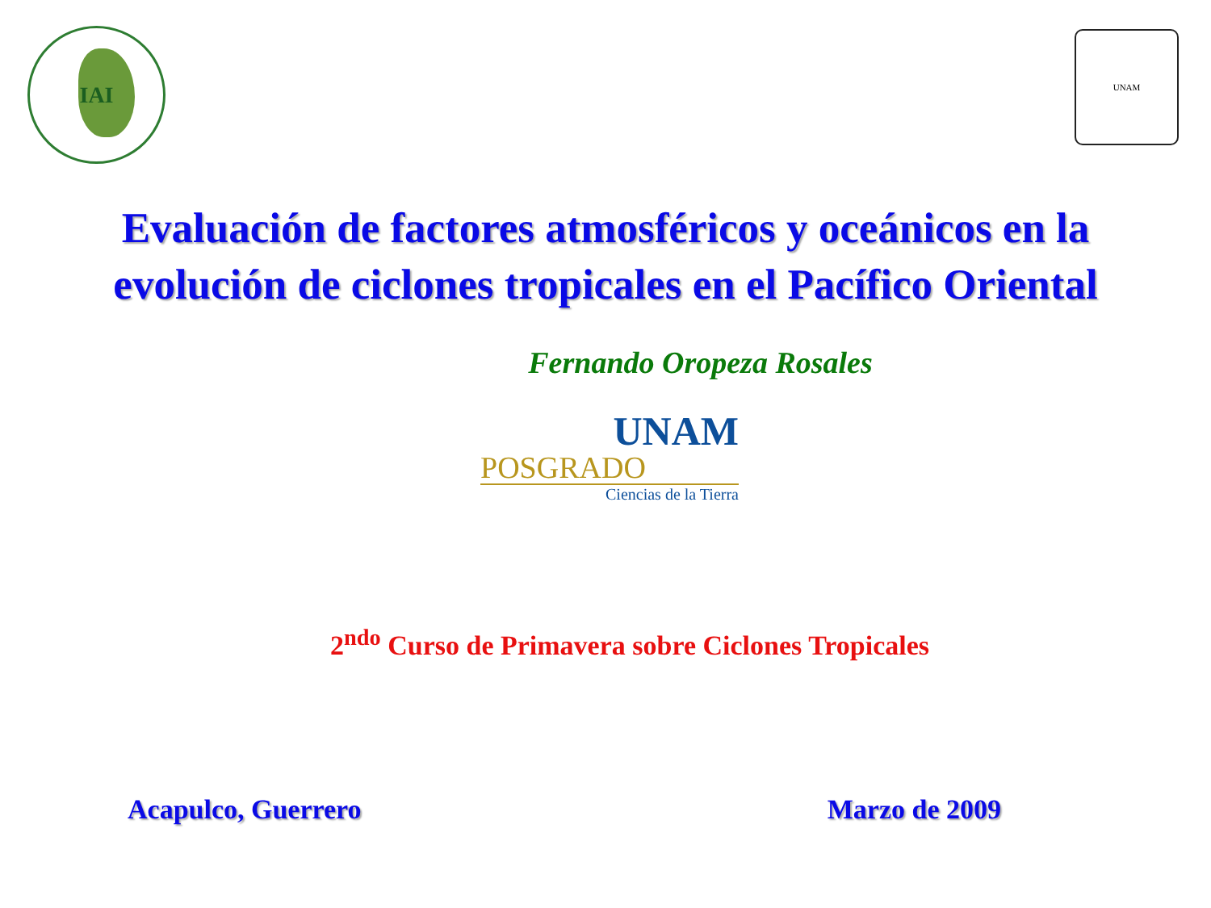IAI
UNAM
Evaluación de factores atmosféricos y oceánicos en la evolución de ciclones tropicales en el Pacífico Oriental
Fernando Oropeza Rosales
UNAM
POSGRADO
Ciencias de la Tierra
2<sup>ndo</sup> Curso de Primavera sobre Ciclones Tropicales
Acapulco, Guerrero Marzo de 2009